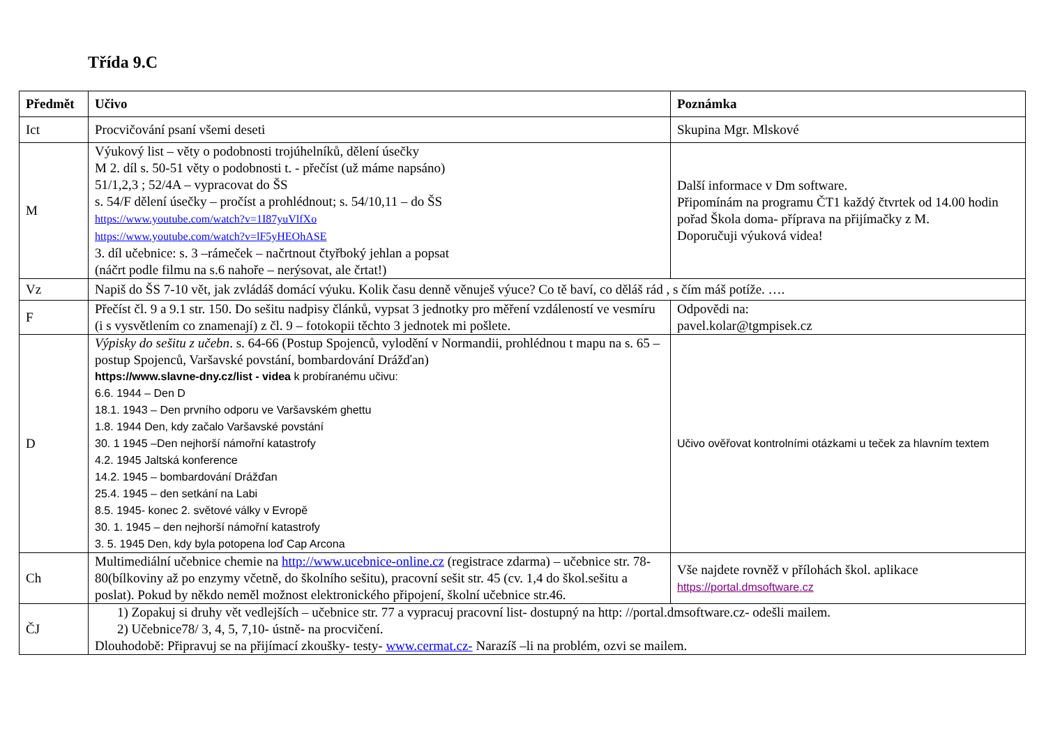Třída 9.C
| Předmět | Učivo | Poznámka |
| --- | --- | --- |
| Ict | Procvičování psaní všemi deseti | Skupina Mgr. Mlskové |
| M | Výukový list – věty o podobnosti trojúhelníků, dělení úsečky M 2. díl s. 50-51 věty o podobnosti t. - přečíst (už máme napsáno) 51/1,2,3 ; 52/4A – vypracovat do ŠS s. 54/F dělení úsečky – pročíst a prohlédnout; s. 54/10,11 – do ŠS https://www.youtube.com/watch?v=1I87yuVlfXo https://www.youtube.com/watch?v=lF5yHEOhASE 3. díl učebnice: s. 3 –rámeček – načrtnout čtyřboký jehlan a popsat (náčrt podle filmu na s.6 nahoře – nerýsovat, ale črtat!) | Další informace v Dm software. Připomínám na programu ČT1 každý čtvrtek od 14.00 hodin pořad Škola doma- příprava na přijímačky z M. Doporučuji výuková videa! |
| Vz | Napiš do ŠS 7-10 vět, jak zvládáš domácí výuku. Kolik času denně věnuješ výuce? Co tě baví, co děláš rád , s čím máš potíže. …. | |
| F | Přečíst čl. 9 a 9.1 str. 150. Do sešitu nadpisy článků, vypsat 3 jednotky pro měření vzdáleností ve vesmíru (i s vysvětlením co znamenají) z čl. 9 – fotokopii těchto 3 jednotek mi pošlete. | Odpovědi na: pavel.kolar@tgmpisek.cz |
| D | Výpisky do sešitu z učebn . s. 64-66 (Postup Spojenců, vylodění v Normandii, prohlédnou t mapu na s. 65 – postup Spojenců, Varšavské povstání, bombardování Drážďan) https://www.slavne-dny.cz/list - videa k probíranému učivu: 6.6. 1944 – Den D 18.1. 1943 – Den prvního odporu ve Varšavském ghettu 1.8. 1944 Den, kdy začalo Varšavské povstání 30. 1 1945 –Den nejhorší námořní katastrofy 4.2. 1945 Jaltská konference 14.2. 1945 – bombardování Drážďan 25.4. 1945 – den setkání na Labi 8.5. 1945- konec 2. světové války v Evropě 30. 1. 1945 – den nejhorší námořní katastrofy 3. 5. 1945 Den, kdy byla potopena loď Cap Arcona | Učivo ověřovat kontrolními otázkami u teček za hlavním textem |
| Ch | Multimediální učebnice chemie na http://www.ucebnice-online.cz (registrace zdarma) – učebnice str. 78-80(bílkoviny až po enzymy včetně, do školního sešitu), pracovní sešit str. 45 (cv. 1,4 do škol.sešitu a poslat). Pokud by někdo neměl možnost elektronického připojení, školní učebnice str.46. | Vše najdete rovněž v přílohách škol. aplikace https://portal.dmsoftware.cz |
| ČJ | 1) Zopakuj si druhy vět vedlejších – učebnice str. 77 a vypracuj pracovní list- dostupný na http: //portal.dmsoftware.cz- odešli mailem. 2) Učebnice78/ 3, 4, 5, 7,10- ústně- na procvičení. Dlouhodobě: Připravuj se na přijímací zkoušky- testy- www.cermat.cz- Narazíš –li na problém, ozvi se mailem. | |